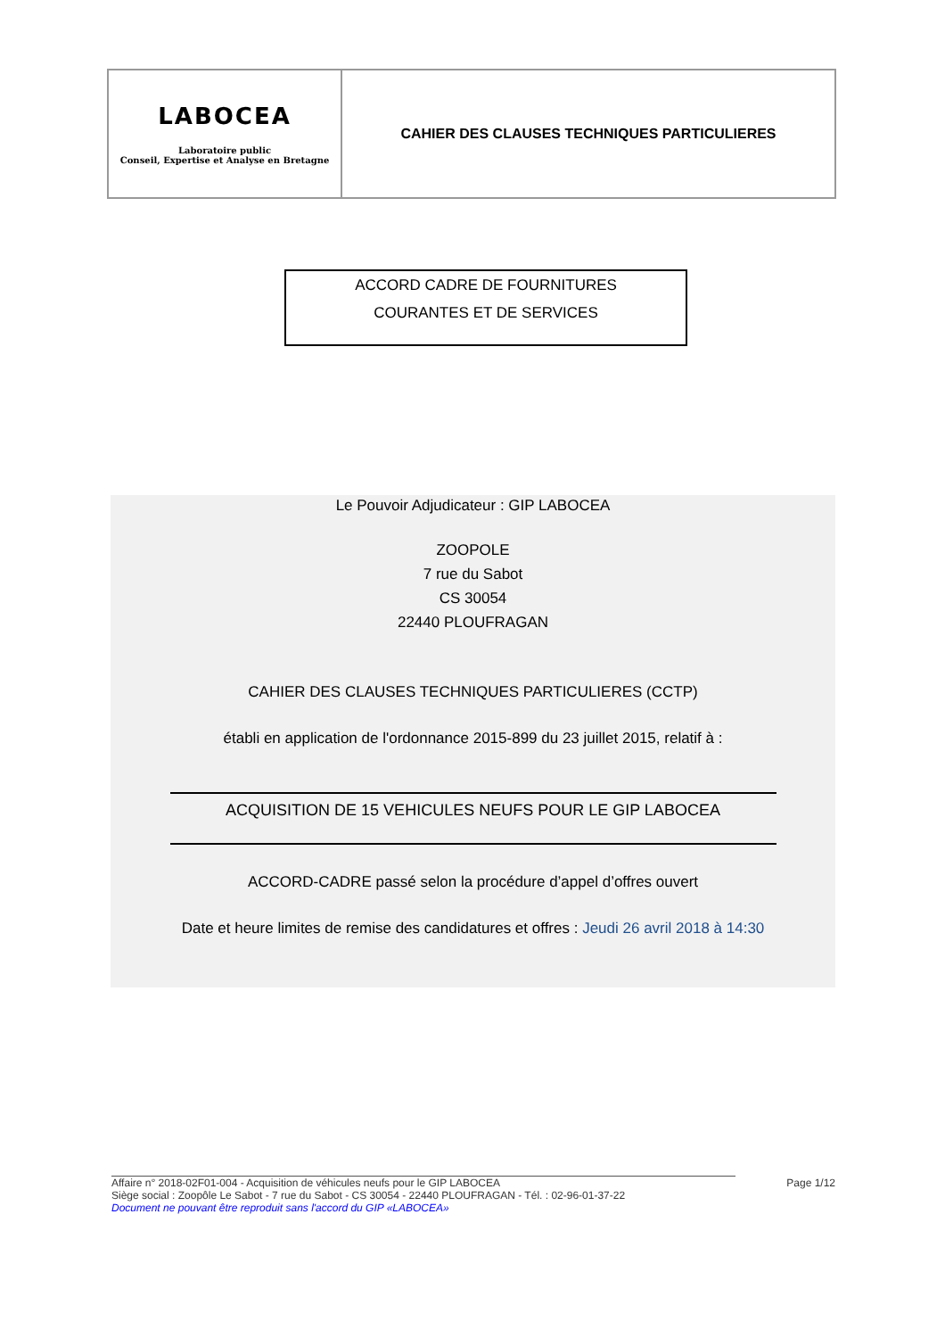| LABOCEA Laboratoire public Conseil, Expertise et Analyse en Bretagne | CAHIER DES CLAUSES TECHNIQUES PARTICULIERES |
ACCORD CADRE DE FOURNITURES
COURANTES ET DE SERVICES
Le Pouvoir Adjudicateur : GIP LABOCEA
ZOOPOLE
7 rue du Sabot
CS 30054
22440 PLOUFRAGAN
CAHIER DES CLAUSES TECHNIQUES PARTICULIERES (CCTP)
établi en application de l'ordonnance 2015-899 du 23 juillet 2015, relatif à :
ACQUISITION DE 15 VEHICULES NEUFS POUR LE GIP LABOCEA
ACCORD-CADRE passé selon la procédure d’appel d’offres ouvert
Date et heure limites de remise des candidatures et offres : Jeudi 26 avril 2018 à 14:30
Affaire n° 2018-02F01-004 - Acquisition de véhicules neufs pour le GIP LABOCEA Page 1/12
Siège social : Zoopôle Le Sabot - 7 rue du Sabot - CS 30054 - 22440 PLOUFRAGAN - Tél. : 02-96-01-37-22
Document ne pouvant être reproduit sans l'accord du GIP «LABOCEA»